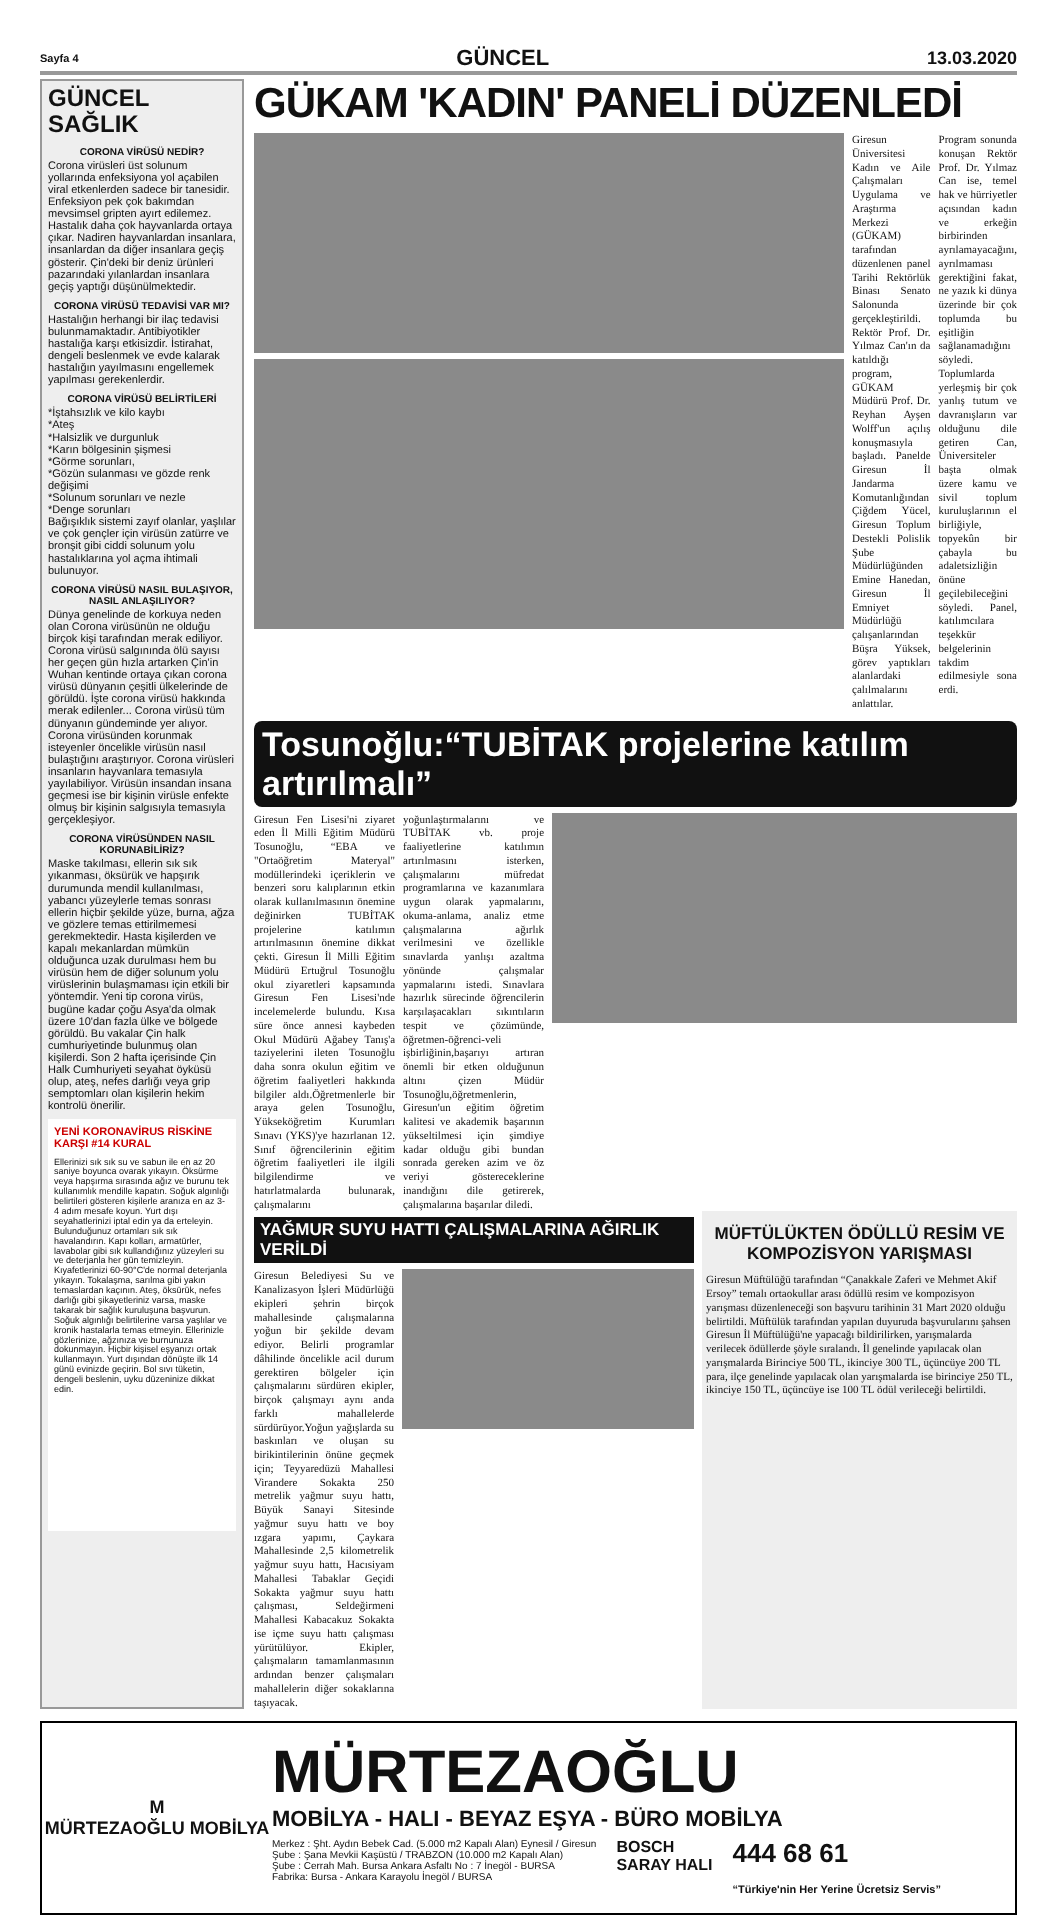Sayfa 4 GÜNCEL 13.03.2020
GÜNCEL SAĞLIK
CORONA VİRÜSÜ NEDİR?
Corona virüsleri üst solunum yollarında enfeksiyona yol açabilen viral etkenlerden sadece bir tanesidir. Enfeksiyon pek çok bakımdan mevsimsel gripten ayırt edilemez. Hastalık daha çok hayvanlarda ortaya çıkar. Nadiren hayvanlardan insanlara, insanlardan da diğer insanlara geçiş gösterir. Çin'deki bir deniz ürünleri pazarındaki yılanlardan insanlara geçiş yaptığı düşünülmektedir.
CORONA VİRÜSÜ TEDAVİSİ VAR MI?
Hastalığın herhangi bir ilaç tedavisi bulunmamaktadır. Antibiyotikler hastalığa karşı etkisizdir. İstirahat, dengeli beslenmek ve evde kalarak hastalığın yayılmasını engellemek yapılması gerekenlerdir.
CORONA VİRÜSÜ BELİRTİLERİ
*İştahsızlık ve kilo kaybı
*Ateş
*Halsizlik ve durgunluk
*Karın bölgesinin şişmesi
*Görme sorunları,
*Gözün sulanması ve gözde renk değişimi
*Solunum sorunları ve nezle
*Denge sorunları
Bağışıklık sistemi zayıf olanlar, yaşlılar ve çok gençler için virüsün zatürre ve bronşit gibi ciddi solunum yolu hastalıklarına yol açma ihtimali bulunuyor.
CORONA VİRÜSÜ NASIL BULAŞIYOR, NASIL ANLAŞILIYOR?
Dünya genelinde de korkuya neden olan Corona virüsünün ne olduğu birçok kişi tarafından merak ediliyor. Corona virüsü salgınında ölü sayısı her geçen gün hızla artarken Çin'in Wuhan kentinde ortaya çıkan corona virüsü dünyanın çeşitli ülkelerinde de görüldü. İşte corona virüsü hakkında merak edilenler... Corona virüsü tüm dünyanın gündeminde yer alıyor. Corona virüsünden korunmak isteyenler öncelikle virüsün nasıl bulaştığını araştırıyor. Corona virüsleri insanların hayvanlara temasıyla yayılabiliyor. Virüsün insandan insana geçmesi ise bir kişinin virüsle enfekte olmuş bir kişinin salgısıyla temasıyla gerçekleşiyor.
CORONA VİRÜSÜNDEN NASIL KORUNABİLİRİZ?
Maske takılması, ellerin sık sık yıkanması, öksürük ve hapşırık durumunda mendil kullanılması, yabancı yüzeylerle temas sonrası ellerin hiçbir şekilde yüze, burna, ağza ve gözlere temas ettirilmemesi gerekmektedir. Hasta kişilerden ve kapalı mekanlardan mümkün olduğunca uzak durulması hem bu virüsün hem de diğer solunum yolu virüslerinin bulaşmaması için etkili bir yöntemdir. Yeni tip corona virüs, bugüne kadar çoğu Asya'da olmak üzere 10'dan fazla ülke ve bölgede görüldü. Bu vakalar Çin halk cumhuriyetinde bulunmuş olan kişilerdi. Son 2 hafta içerisinde Çin Halk Cumhuriyeti seyahat öyküsü olup, ateş, nefes darlığı veya grip semptomları olan kişilerin hekim kontrolü önerilir.
YENİ KORONAVİRUS RİSKİNE KARŞI #14 KURAL
Ellerinizi sık sık su ve sabun ile en az 20 saniye boyunca ovarak yıkayın. Öksürme veya hapşırma sırasında ağız ve burunu tek kullanımlık mendille kapatın. Soğuk algınlığı belirtileri gösteren kişilerle aranıza en az 3-4 adım mesafe koyun. Yurt dışı seyahatlerinizi iptal edin ya da erteleyin. Bulunduğunuz ortamları sık sık havalandırın. Kapı kolları, armatürler, lavabolar gibi sık kullandığınız yüzeyleri su ve deterjanla her gün temizleyin. Kıyafetlerinizi 60-90°C'de normal deterjanla yıkayın. Tokalaşma, sarılma gibi yakın temaslardan kaçının. Ateş, öksürük, nefes darlığı gibi şikayetleriniz varsa, maske takarak bir sağlık kuruluşuna başvurun. Soğuk algınlığı belirtilerine varsa yaşlılar ve kronik hastalarla temas etmeyin. Ellerinizle gözlerinize, ağzınıza ve burnunuza dokunmayın. Hiçbir kişisel eşyanızı ortak kullanmayın. Yurt dışından dönüşte ilk 14 günü evinizde geçirin. Bol sıvı tüketin, dengeli beslenin, uyku düzeninize dikkat edin.
GÜKAM 'KADIN' PANELİ DÜZENLEDİ
Giresun Üniversitesi Kadın ve Aile Çalışmaları Uygulama ve Araştırma Merkezi (GÜKAM) tarafından düzenlenen panel Tarihi Rektörlük Binası Senato Salonunda gerçekleştirildi. Rektör Prof. Dr. Yılmaz Can'ın da katıldığı program, GÜKAM Müdürü Prof. Dr. Reyhan Ayşen Wolff'un açılış konuşmasıyla başladı. Panelde Giresun İl Jandarma Komutanlığından Çiğdem Yücel, Giresun Toplum Destekli Polislik Şube Müdürlüğünden Emine Hanedan, Giresun İl Emniyet Müdürlüğü çalışanlarından Büşra Yüksek, görev yaptıkları alanlardaki çalılmalarını anlattılar. Program sonunda konuşan Rektör Prof. Dr. Yılmaz Can ise, temel hak ve hürriyetler açısından kadın ve erkeğin birbirinden ayrılamayacağını, ayrılmaması gerektiğini fakat, ne yazık ki dünya üzerinde bir çok toplumda bu eşitliğin sağlanamadığını söyledi. Toplumlarda yerleşmiş bir çok yanlış tutum ve davranışların var olduğunu dile getiren Can, Üniversiteler başta olmak üzere kamu ve sivil toplum kuruluşlarının el birliğiyle, topyekûn bir çabayla bu adaletsizliğin önüne geçilebileceğini söyledi. Panel, katılımcılara teşekkür belgelerinin takdim edilmesiyle sona erdi.
Tosunoğlu:“TUBİTAK projelerine katılım artırılmalı”
Giresun Fen Lisesi'ni ziyaret eden İl Milli Eğitim Müdürü Tosunoğlu, “EBA ve "Ortaöğretim Materyal" modüllerindeki içeriklerin ve benzeri soru kalıplarının etkin olarak kullanılmasının önemine değinirken TUBİTAK projelerine katılımın artırılmasının önemine dikkat çekti. Giresun İl Milli Eğitim Müdürü Ertuğrul Tosunoğlu okul ziyaretleri kapsamında Giresun Fen Lisesi'nde incelemelerde bulundu. Kısa süre önce annesi kaybeden Okul Müdürü Ağabey Tanış'a taziyelerini ileten Tosunoğlu daha sonra okulun eğitim ve öğretim faaliyetleri hakkında bilgiler aldı.Öğretmenlerle bir araya gelen Tosunoğlu, Yükseköğretim Kurumları Sınavı (YKS)'ye hazırlanan 12. Sınıf öğrencilerinin eğitim öğretim faaliyetleri ile ilgili bilgilendirme ve hatırlatmalarda bulunarak, çalışmalarını yoğunlaştırmalarını ve TUBİTAK vb. proje faaliyetlerine katılımın artırılmasını isterken, çalışmalarını müfredat programlarına ve kazanımlara uygun olarak yapmalarını, okuma-anlama, analiz etme çalışmalarına ağırlık verilmesini ve özellikle sınavlarda yanlışı azaltma yönünde çalışmalar yapmalarını istedi. Sınavlara hazırlık sürecinde öğrencilerin karşılaşacakları sıkıntıların tespit ve çözümünde, öğretmen-öğrenci-veli işbirliğinin,başarıyı artıran önemli bir etken olduğunun altını çizen Müdür Tosunoğlu,öğretmenlerin, Giresun'un eğitim öğretim kalitesi ve akademik başarının yükseltilmesi için şimdiye kadar olduğu gibi bundan sonrada gereken azim ve öz veriyi göstereceklerine inandığını dile getirerek, çalışmalarına başarılar diledi.
YAĞMUR SUYU HATTI ÇALIŞMALARINA AĞIRLIK VERİLDİ
Giresun Belediyesi Su ve Kanalizasyon İşleri Müdürlüğü ekipleri şehrin birçok mahallesinde çalışmalarına yoğun bir şekilde devam ediyor. Belirli programlar dâhilinde öncelikle acil durum gerektiren bölgeler için çalışmalarını sürdüren ekipler, birçok çalışmayı aynı anda farklı mahallelerde sürdürüyor.Yoğun yağışlarda su baskınları ve oluşan su birikintilerinin önüne geçmek için; Teyyaredüzü Mahallesi Virandere Sokakta 250 metrelik yağmur suyu hattı, Büyük Sanayi Sitesinde yağmur suyu hattı ve boy ızgara yapımı, Çaykara Mahallesinde 2,5 kilometrelik yağmur suyu hattı, Hacısiyam Mahallesi Tabaklar Geçidi Sokakta yağmur suyu hattı çalışması, Seldeğirmeni Mahallesi Kabacakuz Sokakta ise içme suyu hattı çalışması yürütülüyor. Ekipler, çalışmaların tamamlanmasının ardından benzer çalışmaları mahallelerin diğer sokaklarına taşıyacak.
MÜFTÜLÜKTEN ÖDÜLLÜ RESİM VE KOMPOZİSYON YARIŞMASI
Giresun Müftülüğü tarafından “Çanakkale Zaferi ve Mehmet Akif Ersoy” temalı ortaokullar arası ödüllü resim ve kompozisyon yarışması düzenleneceği son başvuru tarihinin 31 Mart 2020 olduğu belirtildi. Müftülük tarafından yapılan duyuruda başvurularını şahsen Giresun İl Müftülüğü'ne yapacağı bildirilirken, yarışmalarda verilecek ödüllerde şöyle sıralandı. İl genelinde yapılacak olan yarışmalarda Birinciye 500 TL, ikinciye 300 TL, üçüncüye 200 TL para, ilçe genelinde yapılacak olan yarışmalarda ise birinciye 250 TL, ikinciye 150 TL, üçüncüye ise 100 TL ödül verileceği belirtildi.
M
MÜRTEZAOĞLU MOBİLYA
MÜRTEZAOĞLU
MOBİLYA - HALI - BEYAZ EŞYA - BÜRO MOBİLYA
Merkez : Şht. Aydın Bebek Cad. (5.000 m2 Kapalı Alan) Eynesil / Giresun
Şube : Şana Mevkii Kaşüstü / TRABZON (10.000 m2 Kapalı Alan)
Şube : Cerrah Mah. Bursa Ankara Asfaltı No : 7 İnegöl - BURSA
Fabrika: Bursa - Ankara Karayolu İnegöl / BURSA
BOSCH
SARAY HALI
444 68 61
“Türkiye'nin Her Yerine Ücretsiz Servis”